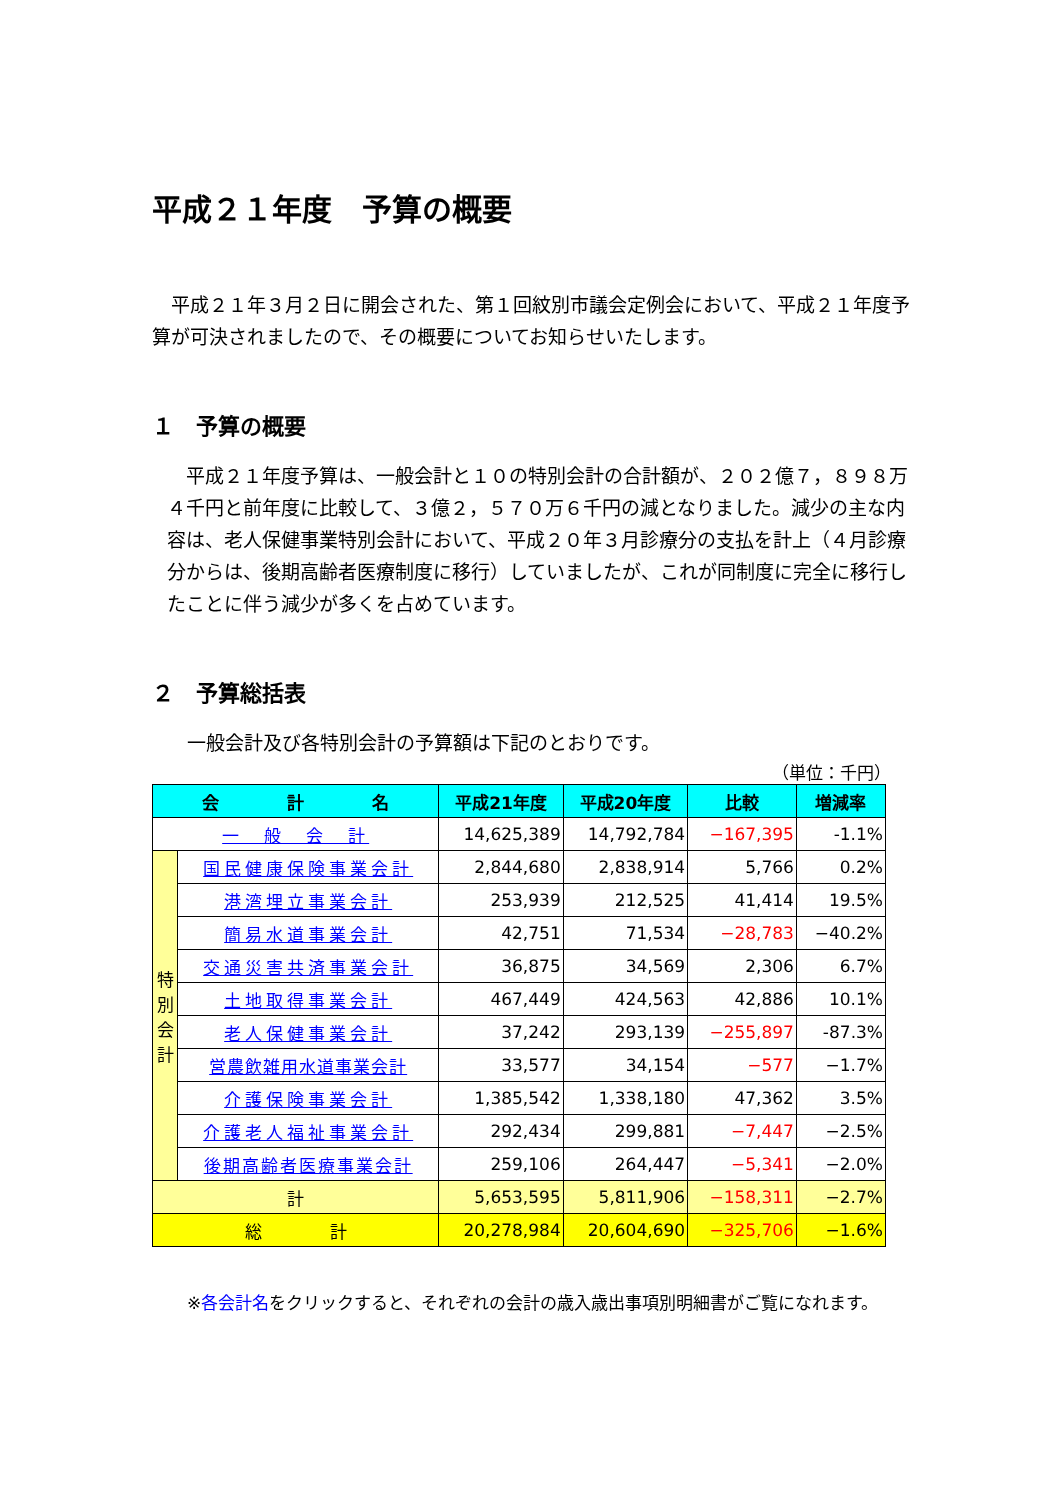平成２１年度　予算の概要
　平成２１年３月２日に開会された、第１回紋別市議会定例会において、平成２１年度予算が可決されましたので、その概要についてお知らせいたします。
１　予算の概要
　平成２１年度予算は、一般会計と１０の特別会計の合計額が、２０２億７，８９８万４千円と前年度に比較して、３億２，５７０万６千円の減となりました。減少の主な内容は、老人保健事業特別会計において、平成２０年３月診療分の支払を計上（４月診療分からは、後期高齢者医療制度に移行）していましたが、これが同制度に完全に移行したことに伴う減少が多くを占めています。
２　予算総括表
一般会計及び各特別会計の予算額は下記のとおりです。
（単位：千円）
| 会 計 名 | | 平成21年度 | 平成20年度 | 比較 | 増減率 |
| --- | --- | --- | --- | --- | --- |
| 一 般 会 計 | | 14,625,389 | 14,792,784 | −167,395 | -1.1% |
| 特 別 会 計 | 国民健康保険事業会計 | 2,844,680 | 2,838,914 | 5,766 | 0.2% |
| | 港湾埋立事業会計 | 253,939 | 212,525 | 41,414 | 19.5% |
| | 簡易水道事業会計 | 42,751 | 71,534 | −28,783 | −40.2% |
| | 交通災害共済事業会計 | 36,875 | 34,569 | 2,306 | 6.7% |
| | 土地取得事業会計 | 467,449 | 424,563 | 42,886 | 10.1% |
| | 老人保健事業会計 | 37,242 | 293,139 | −255,897 | -87.3% |
| | 営農飲雑用水道事業会計 | 33,577 | 34,154 | −577 | −1.7% |
| | 介護保険事業会計 | 1,385,542 | 1,338,180 | 47,362 | 3.5% |
| | 介護老人福祉事業会計 | 292,434 | 299,881 | −7,447 | −2.5% |
| | 後期高齢者医療事業会計 | 259,106 | 264,447 | −5,341 | −2.0% |
| 計 | | 5,653,595 | 5,811,906 | −158,311 | −2.7% |
| 総 計 | | 20,278,984 | 20,604,690 | −325,706 | −1.6% |
※各会計名をクリックすると、それぞれの会計の歳入歳出事項別明細書がご覧になれます。